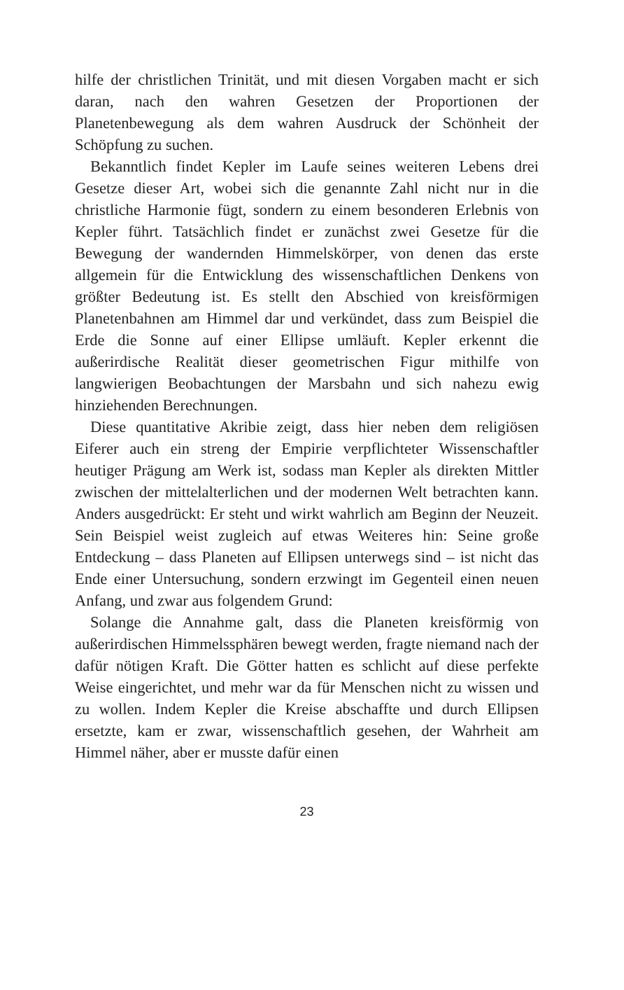hilfe der christlichen Trinität, und mit diesen Vorgaben macht er sich daran, nach den wahren Gesetzen der Proportionen der Planetenbewegung als dem wahren Ausdruck der Schönheit der Schöpfung zu suchen.
Bekanntlich findet Kepler im Laufe seines weiteren Lebens drei Gesetze dieser Art, wobei sich die genannte Zahl nicht nur in die christliche Harmonie fügt, sondern zu einem besonderen Erlebnis von Kepler führt. Tatsächlich findet er zunächst zwei Gesetze für die Bewegung der wandernden Himmelskörper, von denen das erste allgemein für die Entwicklung des wissenschaftlichen Denkens von größter Bedeutung ist. Es stellt den Abschied von kreisförmigen Planetenbahnen am Himmel dar und verkündet, dass zum Beispiel die Erde die Sonne auf einer Ellipse umläuft. Kepler erkennt die außerirdische Realität dieser geometrischen Figur mithilfe von langwierigen Beobachtungen der Marsbahn und sich nahezu ewig hinziehenden Berechnungen.
Diese quantitative Akribie zeigt, dass hier neben dem religiösen Eiferer auch ein streng der Empirie verpflichteter Wissenschaftler heutiger Prägung am Werk ist, sodass man Kepler als direkten Mittler zwischen der mittelalterlichen und der modernen Welt betrachten kann. Anders ausgedrückt: Er steht und wirkt wahrlich am Beginn der Neuzeit. Sein Beispiel weist zugleich auf etwas Weiteres hin: Seine große Entdeckung – dass Planeten auf Ellipsen unterwegs sind – ist nicht das Ende einer Untersuchung, sondern erzwingt im Gegenteil einen neuen Anfang, und zwar aus folgendem Grund:
Solange die Annahme galt, dass die Planeten kreisförmig von außerirdischen Himmelssphären bewegt werden, fragte niemand nach der dafür nötigen Kraft. Die Götter hatten es schlicht auf diese perfekte Weise eingerichtet, und mehr war da für Menschen nicht zu wissen und zu wollen. Indem Kepler die Kreise abschaffte und durch Ellipsen ersetzte, kam er zwar, wissenschaftlich gesehen, der Wahrheit am Himmel näher, aber er musste dafür einen
23